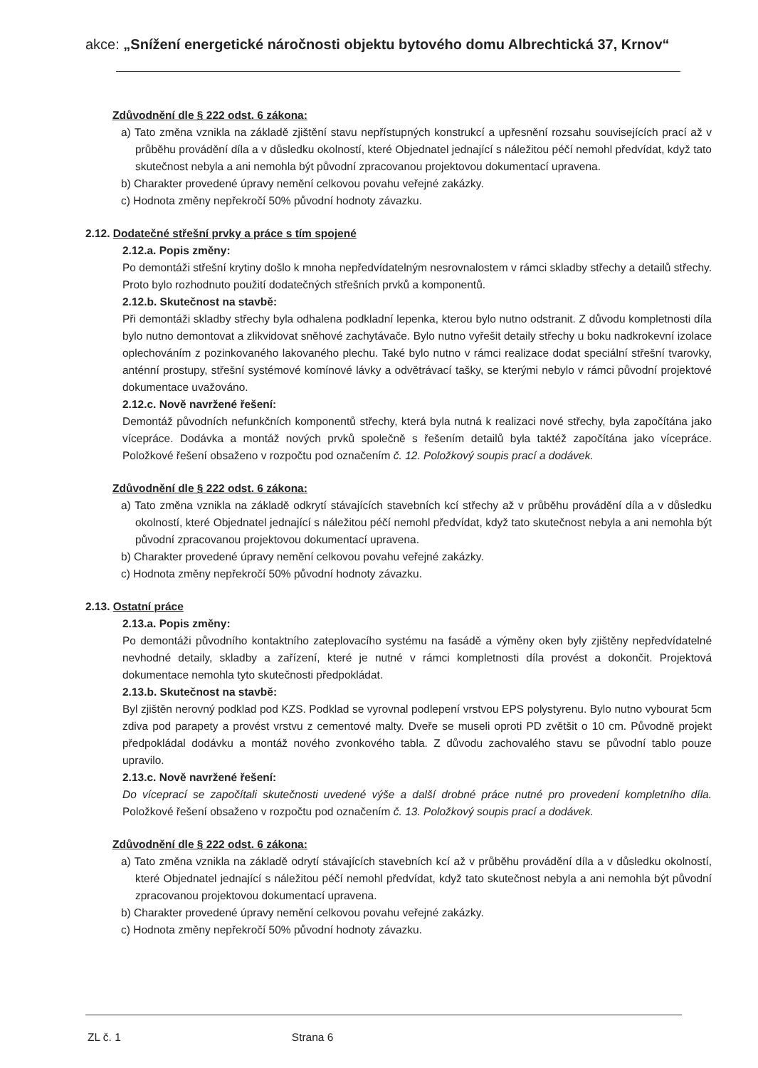akce: „Snížení energetické náročnosti objektu bytového domu Albrechtická 37, Krnov“
Zdůvodnění dle § 222 odst. 6 zákona:
a) Tato změna vznikla na základě zjištění stavu nepřístupných konstrukcí a upřesnění rozsahu souvisejících prací až v průběhu provádění díla a v důsledku okolností, které Objednatel jednající s náležitou péčí nemohl předvídat, když tato skutečnost nebyla a ani nemohla být původní zpracovanou projektovou dokumentací upravena.
b) Charakter provedené úpravy nemění celkovou povahu veřejné zakázky.
c) Hodnota změny nepřekročí 50% původní hodnoty závazku.
2.12. Dodatečné střešní prvky a práce s tím spojené
2.12.a. Popis změny:
Po demontáži střešní krytiny došlo k mnoha nepředvídatelným nesrovnalostem v rámci skladby střechy a detailů střechy. Proto bylo rozhodnuto použití dodatečných střešních prvků a komponentů.
2.12.b. Skutečnost na stavbě:
Při demontáži skladby střechy byla odhalena podkladní lepenka, kterou bylo nutno odstranit. Z důvodu kompletnosti díla bylo nutno demontovat a zlikvidovat sněhové zachytávače. Bylo nutno vyřešit detaily střechy u boku nadkrokevní izolace oplechováním z pozinkovaného lakovaného plechu. Také bylo nutno v rámci realizace dodat speciální střešní tvarovky, anténní prostupy, střešní systémové komínové lávky a odvětrávací tašky, se kterými nebylo v rámci původní projektové dokumentace uvažováno.
2.12.c. Nově navržené řešení:
Demontáž původních nefunkčních komponentů střechy, která byla nutná k realizaci nové střechy, byla započítána jako vícepráce. Dodávka a montáž nových prvků společně s řešením detailů byla taktéž započítána jako vícepráce. Položkové řešení obsaženo v rozpočtu pod označením č. 12. Položkový soupis prací a dodávek.
Zdůvodnění dle § 222 odst. 6 zákona:
a) Tato změna vznikla na základě odkrytí stávajících stavebních kcí střechy až v průběhu provádění díla a v důsledku okolností, které Objednatel jednající s náležitou péčí nemohl předvídat, když tato skutečnost nebyla a ani nemohla být původní zpracovanou projektovou dokumentací upravena.
b) Charakter provedené úpravy nemění celkovou povahu veřejné zakázky.
c) Hodnota změny nepřekročí 50% původní hodnoty závazku.
2.13. Ostatní práce
2.13.a. Popis změny:
Po demontáži původního kontaktního zateplovacího systému na fasádě a výměny oken byly zjištěny nepředvídatelné nevhodné detaily, skladby a zařízení, které je nutné v rámci kompletnosti díla provést a dokončit. Projektová dokumentace nemohla tyto skutečnosti předpokládat.
2.13.b. Skutečnost na stavbě:
Byl zjištěn nerovný podklad pod KZS. Podklad se vyrovnal podlepení vrstvou EPS polystyrenu. Bylo nutno vybourat 5cm zdiva pod parapety a provést vrstvu z cementové malty. Dveře se museli oproti PD zvětšit o 10 cm. Původně projekt předpokládal dodávku a montáž nového zvonkového tabla. Z důvodu zachovalého stavu se původní tablo pouze upravilo.
2.13.c. Nově navržené řešení:
Do víceprací se započítali skutečnosti uvedené výše a další drobné práce nutné pro provedení kompletního díla. Položkové řešení obsaženo v rozpočtu pod označením č. 13. Položkový soupis prací a dodávek.
Zdůvodnění dle § 222 odst. 6 zákona:
a) Tato změna vznikla na základě odrytí stávajících stavebních kcí až v průběhu provádění díla a v důsledku okolností, které Objednatel jednající s náležitou péčí nemohl předvídat, když tato skutečnost nebyla a ani nemohla být původní zpracovanou projektovou dokumentací upravena.
b) Charakter provedené úpravy nemění celkovou povahu veřejné zakázky.
c) Hodnota změny nepřekročí 50% původní hodnoty závazku.
ZL č. 1 Strana 6